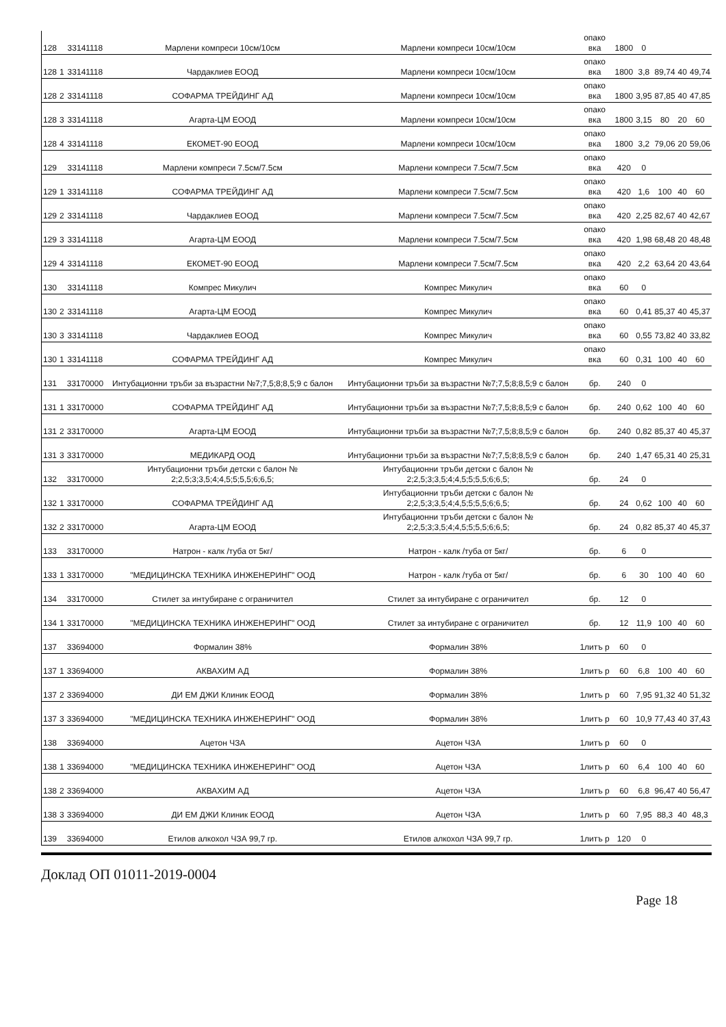| 128 | | 33141118 | Марлени компреси 10см/10см | Марлени компреси 10см/10см | опако вка | 1800 | 0 | | | |
| 128 | 1 | 33141118 | Чардаклиев ЕООД | Марлени компреси 10см/10см | опако вка | 1800 | 3,8 | 89,74 | 40 | 49,74 |
| 128 | 2 | 33141118 | СОФАРМА ТРЕЙДИНГ АД | Марлени компреси 10см/10см | опако вка | 1800 | 3,95 | 87,85 | 40 | 47,85 |
| 128 | 3 | 33141118 | Агарта-ЦМ ЕООД | Марлени компреси 10см/10см | опако вка | 1800 | 3,15 | 80 | 20 | 60 |
| 128 | 4 | 33141118 | ЕКОМЕТ-90 ЕООД | Марлени компреси 10см/10см | опако вка | 1800 | 3,2 | 79,06 | 20 | 59,06 |
| 129 | | 33141118 | Марлени компреси 7.5см/7.5см | Марлени компреси 7.5см/7.5см | опако вка | 420 | 0 | | | |
| 129 | 1 | 33141118 | СОФАРМА ТРЕЙДИНГ АД | Марлени компреси 7.5см/7.5см | опако вка | 420 | 1,6 | 100 | 40 | 60 |
| 129 | 2 | 33141118 | Чардаклиев ЕООД | Марлени компреси 7.5см/7.5см | опако вка | 420 | 2,25 | 82,67 | 40 | 42,67 |
| 129 | 3 | 33141118 | Агарта-ЦМ ЕООД | Марлени компреси 7.5см/7.5см | опако вка | 420 | 1,98 | 68,48 | 20 | 48,48 |
| 129 | 4 | 33141118 | ЕКОМЕТ-90 ЕООД | Марлени компреси 7.5см/7.5см | опако вка | 420 | 2,2 | 63,64 | 20 | 43,64 |
| 130 | | 33141118 | Компрес Микулич | Компрес Микулич | опако вка | 60 | 0 | | | |
| 130 | 2 | 33141118 | Агарта-ЦМ ЕООД | Компрес Микулич | опако вка | 60 | 0,41 | 85,37 | 40 | 45,37 |
| 130 | 3 | 33141118 | Чардаклиев ЕООД | Компрес Микулич | опако вка | 60 | 0,55 | 73,82 | 40 | 33,82 |
| 130 | 1 | 33141118 | СОФАРМА ТРЕЙДИНГ АД | Компрес Микулич | опако вка | 60 | 0,31 | 100 | 40 | 60 |
| 131 | | 33170000 | Интубационни тръби за възрастни №7;7,5;8;8,5;9 с балон | Интубационни тръби за възрастни №7;7,5;8;8,5;9 с балон | бр. | 240 | 0 | | | |
| 131 | 1 | 33170000 | СОФАРМА ТРЕЙДИНГ АД | Интубационни тръби за възрастни №7;7,5;8;8,5;9 с балон | бр. | 240 | 0,62 | 100 | 40 | 60 |
| 131 | 2 | 33170000 | Агарта-ЦМ ЕООД | Интубационни тръби за възрастни №7;7,5;8;8,5;9 с балон | бр. | 240 | 0,82 | 85,37 | 40 | 45,37 |
| 131 | 3 | 33170000 | МЕДИКАРД ООД | Интубационни тръби за възрастни №7;7,5;8;8,5;9 с балон | бр. | 240 | 1,47 | 65,31 | 40 | 25,31 |
| 132 | | 33170000 | Интубационни тръби детски с балон № 2;2,5;3;3,5;4;4,5;5;5,5;6;6,5; | Интубационни тръби детски с балон № 2;2,5;3;3,5;4;4,5;5;5,5;6;6,5; | бр. | 24 | 0 | | | |
| 132 | 1 | 33170000 | СОФАРМА ТРЕЙДИНГ АД | Интубационни тръби детски с балон № 2;2,5;3;3,5;4;4,5;5;5,5;6;6,5; | бр. | 24 | 0,62 | 100 | 40 | 60 |
| 132 | 2 | 33170000 | Агарта-ЦМ ЕООД | Интубационни тръби детски с балон № 2;2,5;3;3,5;4;4,5;5;5,5;6;6,5; | бр. | 24 | 0,82 | 85,37 | 40 | 45,37 |
| 133 | | 33170000 | Натрон - калк /туба от 5кг/ | Натрон - калк /туба от 5кг/ | бр. | 6 | 0 | | | |
| 133 | 1 | 33170000 | "МЕДИЦИНСКА ТЕХНИКА ИНЖЕНЕРИНГ" ООД | Натрон - калк /туба от 5кг/ | бр. | 6 | 30 | 100 | 40 | 60 |
| 134 | | 33170000 | Стилет за интубиране с ограничител | Стилет за интубиране с ограничител | бр. | 12 | 0 | | | |
| 134 | 1 | 33170000 | "МЕДИЦИНСКА ТЕХНИКА ИНЖЕНЕРИНГ" ООД | Стилет за интубиране с ограничител | бр. | 12 | 11,9 | 100 | 40 | 60 |
| 137 | | 33694000 | Формалин 38% | Формалин 38% | 1литъ р | 60 | 0 | | | |
| 137 | 1 | 33694000 | АКВАХИМ АД | Формалин 38% | 1литъ р | 60 | 6,8 | 100 | 40 | 60 |
| 137 | 2 | 33694000 | ДИ ЕМ ДЖИ Клиник ЕООД | Формалин 38% | 1литъ р | 60 | 7,95 | 91,32 | 40 | 51,32 |
| 137 | 3 | 33694000 | "МЕДИЦИНСКА ТЕХНИКА ИНЖЕНЕРИНГ" ООД | Формалин 38% | 1литъ р | 60 | 10,9 | 77,43 | 40 | 37,43 |
| 138 | | 33694000 | Ацетон ЧЗА | Ацетон ЧЗА | 1литъ р | 60 | 0 | | | |
| 138 | 1 | 33694000 | "МЕДИЦИНСКА ТЕХНИКА ИНЖЕНЕРИНГ" ООД | Ацетон ЧЗА | 1литъ р | 60 | 6,4 | 100 | 40 | 60 |
| 138 | 2 | 33694000 | АКВАХИМ АД | Ацетон ЧЗА | 1литъ р | 60 | 6,8 | 96,47 | 40 | 56,47 |
| 138 | 3 | 33694000 | ДИ ЕМ ДЖИ Клиник ЕООД | Ацетон ЧЗА | 1литъ р | 60 | 7,95 | 88,3 | 40 | 48,3 |
| 139 | | 33694000 | Етилов алкохол ЧЗА 99,7 гр. | Етилов алкохол ЧЗА 99,7 гр. | 1литъ р | 120 | 0 | | | |
Доклад ОП 01011-2019-0004
Page 18